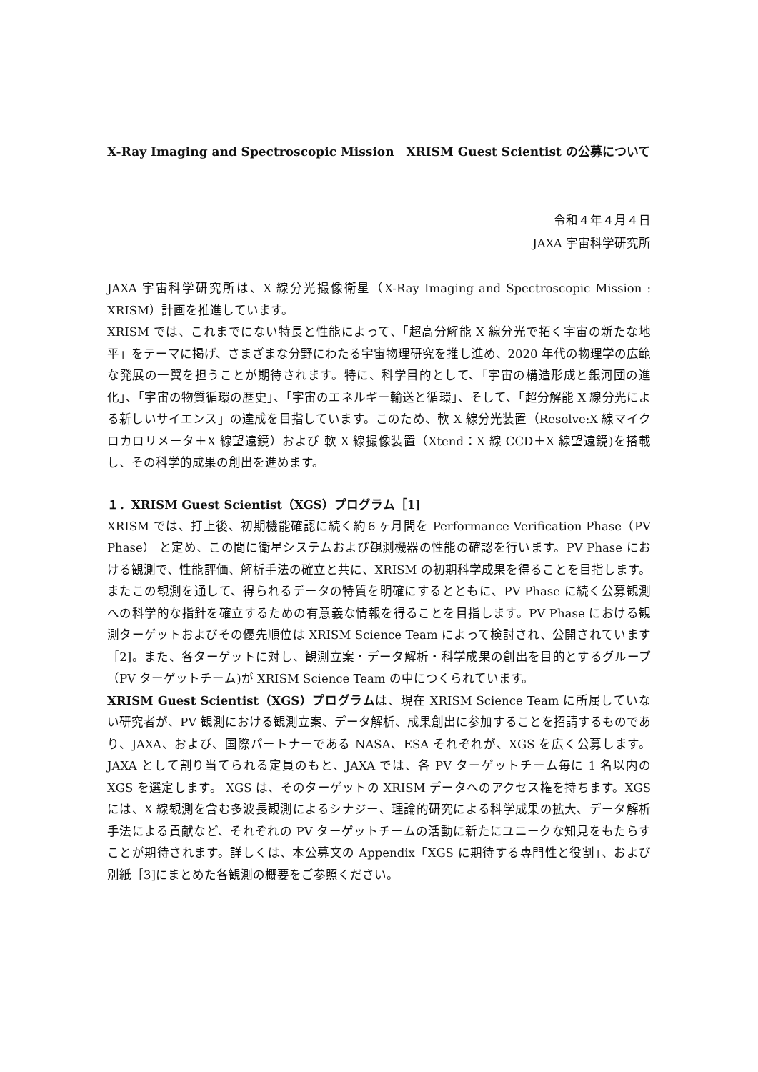X-Ray Imaging and Spectroscopic Mission　XRISM Guest Scientist の公募について
令和４年４月４日
JAXA 宇宙科学研究所
JAXA 宇宙科学研究所は、X 線分光撮像衛星（X-Ray Imaging and Spectroscopic Mission : XRISM）計画を推進しています。
XRISM では、これまでにない特長と性能によって、「超高分解能 X 線分光で拓く宇宙の新たな地平」をテーマに掲げ、さまざまな分野にわたる宇宙物理研究を推し進め、2020 年代の物理学の広範な発展の一翼を担うことが期待されます。特に、科学目的として、「宇宙の構造形成と銀河団の進化」、「宇宙の物質循環の歴史」、「宇宙のエネルギー輸送と循環」、そして、「超分解能 X 線分光による新しいサイエンス」の達成を目指しています。このため、軟 X 線分光装置（Resolve:X 線マイクロカロリメータ＋X 線望遠鏡）および 軟 X 線撮像装置（Xtend：X 線 CCD＋X 線望遠鏡)を搭載し、その科学的成果の創出を進めます。
１．XRISM Guest Scientist（XGS）プログラム［1]
XRISM では、打上後、初期機能確認に続く約６ヶ月間を Performance Verification Phase（PV Phase） と定め、この間に衛星システムおよび観測機器の性能の確認を行います。PV Phase における観測で、性能評価、解析手法の確立と共に、XRISM の初期科学成果を得ることを目指します。またこの観測を通して、得られるデータの特質を明確にするとともに、PV Phase に続く公募観測への科学的な指針を確立するための有意義な情報を得ることを目指します。PV Phase における観測ターゲットおよびその優先順位は XRISM Science Team によって検討され、公開されています［2]。また、各ターゲットに対し、観測立案・データ解析・科学成果の創出を目的とするグループ（PV ターゲットチーム)が XRISM Science Team の中につくられています。
XRISM Guest Scientist（XGS）プログラムは、現在 XRISM Science Team に所属していない研究者が、PV 観測における観測立案、データ解析、成果創出に参加することを招請するものであり、JAXA、および、国際パートナーである NASA、ESA それぞれが、XGS を広く公募します。JAXA として割り当てられる定員のもと、JAXA では、各 PV ターゲットチーム毎に 1 名以内の XGS を選定します。 XGS は、そのターゲットの XRISM データへのアクセス権を持ちます。XGS には、X 線観測を含む多波長観測によるシナジー、理論的研究による科学成果の拡大、データ解析手法による貢献など、それぞれの PV ターゲットチームの活動に新たにユニークな知見をもたらすことが期待されます。詳しくは、本公募文の Appendix「XGS に期待する専門性と役割」、および別紙［3]にまとめた各観測の概要をご参照ください。